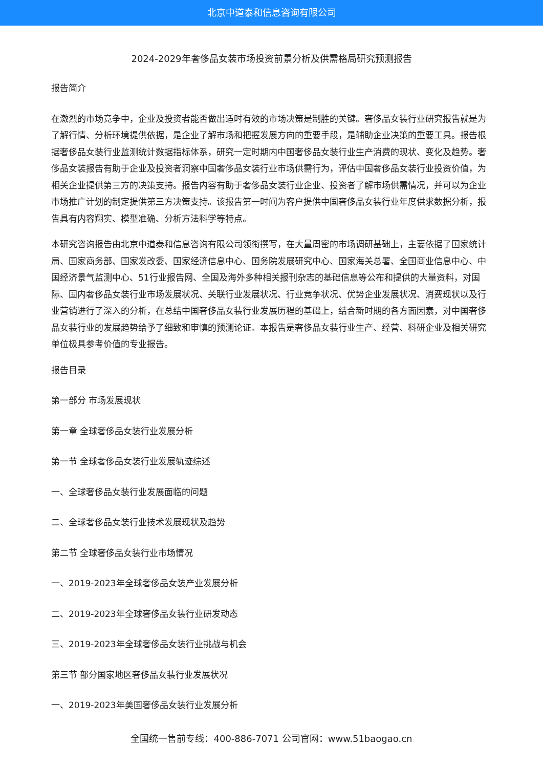北京中道泰和信息咨询有限公司
2024-2029年奢侈品女装市场投资前景分析及供需格局研究预测报告
报告简介
在激烈的市场竞争中，企业及投资者能否做出适时有效的市场决策是制胜的关键。奢侈品女装行业研究报告就是为了解行情、分析环境提供依据，是企业了解市场和把握发展方向的重要手段，是辅助企业决策的重要工具。报告根据奢侈品女装行业监测统计数据指标体系，研究一定时期内中国奢侈品女装行业生产消费的现状、变化及趋势。奢侈品女装报告有助于企业及投资者洞察中国奢侈品女装行业市场供需行为，评估中国奢侈品女装行业投资价值，为相关企业提供第三方的决策支持。报告内容有助于奢侈品女装行业企业、投资者了解市场供需情况，并可以为企业市场推广计划的制定提供第三方决策支持。该报告第一时间为客户提供中国奢侈品女装行业年度供求数据分析，报告具有内容翔实、模型准确、分析方法科学等特点。
本研究咨询报告由北京中道泰和信息咨询有限公司领衔撰写，在大量周密的市场调研基础上，主要依据了国家统计局、国家商务部、国家发改委、国家经济信息中心、国务院发展研究中心、国家海关总署、全国商业信息中心、中国经济景气监测中心、51行业报告网、全国及海外多种相关报刊杂志的基础信息等公布和提供的大量资料，对国际、国内奢侈品女装行业市场发展状况、关联行业发展状况、行业竞争状况、优势企业发展状况、消费现状以及行业营销进行了深入的分析，在总结中国奢侈品女装行业发展历程的基础上，结合新时期的各方面因素，对中国奢侈品女装行业的发展趋势给予了细致和审慎的预测论证。本报告是奢侈品女装行业生产、经营、科研企业及相关研究单位极具参考价值的专业报告。
报告目录
第一部分 市场发展现状
第一章 全球奢侈品女装行业发展分析
第一节 全球奢侈品女装行业发展轨迹综述
一、全球奢侈品女装行业发展面临的问题
二、全球奢侈品女装行业技术发展现状及趋势
第二节 全球奢侈品女装行业市场情况
一、2019-2023年全球奢侈品女装产业发展分析
二、2019-2023年全球奢侈品女装行业研发动态
三、2019-2023年全球奢侈品女装行业挑战与机会
第三节 部分国家地区奢侈品女装行业发展状况
一、2019-2023年美国奢侈品女装行业发展分析
全国统一售前专线：400-886-7071 公司官网：www.51baogao.cn